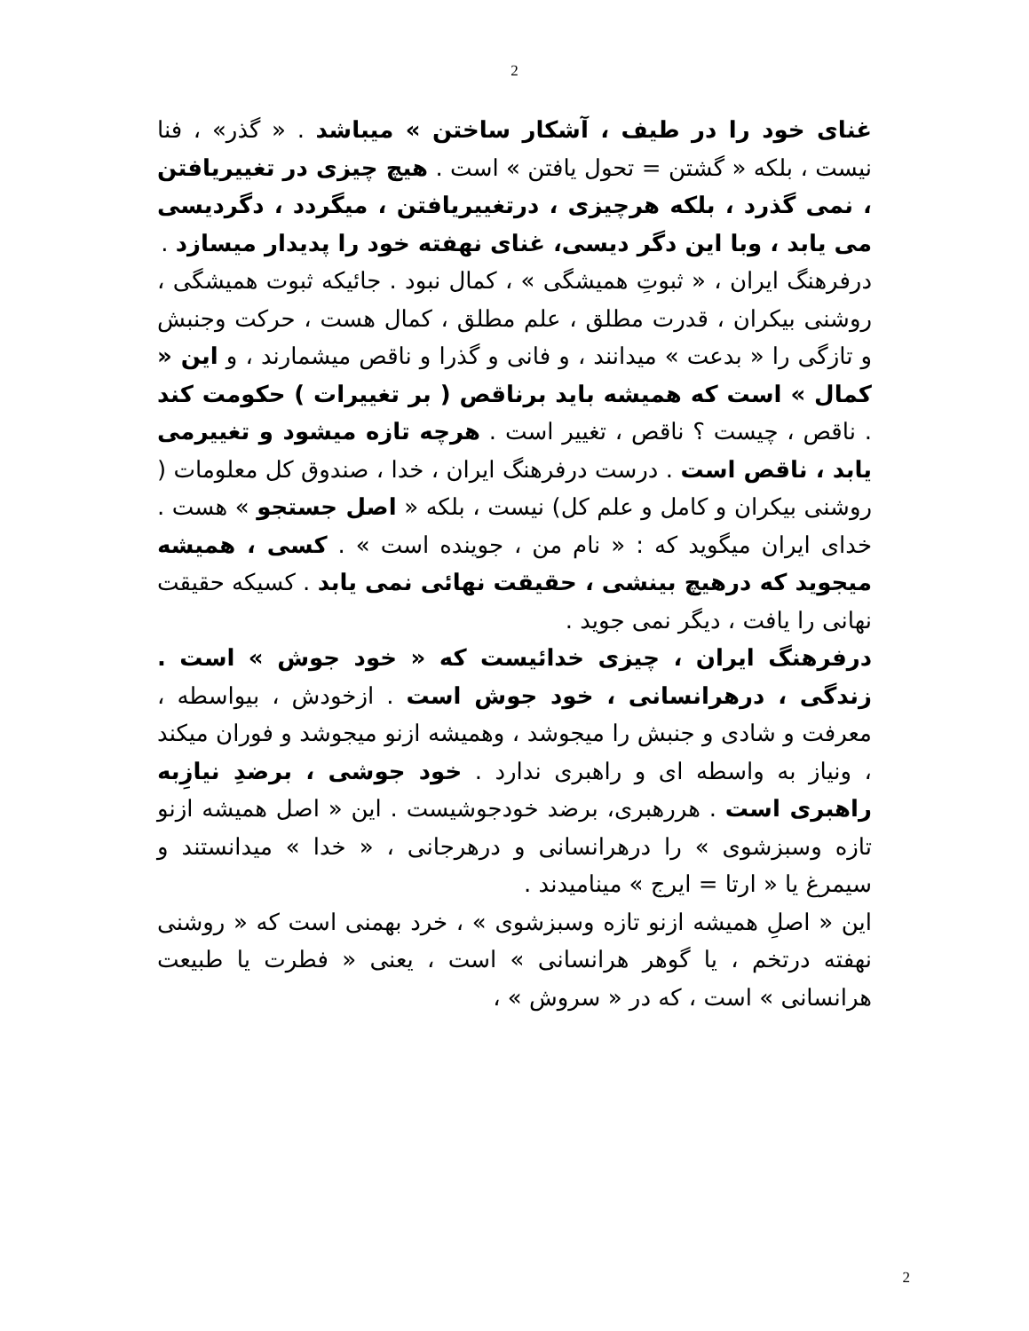2
غنای خود را در طیف ، آشکار ساختن » میباشد . « گذر» ، فنا نیست ، بلکه « گشتن = تحول یافتن » است . هیچ چیزی در تغییریافتن ، نمی گذرد ، بلکه هرچیزی ، درتغییریافتن ، میگردد ، دگردیسی می یابد ، وبا این دگر دیسی، غنای نهفته خود را پدیدار میسازد .
درفرهنگ ایران ، « ثبوتِ همیشگی » ، کمال نبود . جائیکه ثبوت همیشگی ، روشنی بیکران ، قدرت مطلق ، علم مطلق ، کمال هست ، حرکت وجنبش و تازگی را « بدعت » میدانند ، و فانی و گذرا و ناقص میشمارند ، و این « کمال » است که همیشه باید برناقص ( بر تغییرات ) حکومت کند . ناقص ، چیست ؟ ناقص ، تغییر است . هرچه تازه میشود و تغییرمی یابد ، ناقص است . درست درفرهنگ ایران ، خدا ، صندوق کل معلومات ( روشنی بیکران و کامل و علم کل) نیست ، بلکه « اصل جستجو » هست . خدای ایران میگوید که : « نام من ، جوینده است » . کسی ، همیشه میجوید که درهیچ بینشی ، حقیقت نهائی نمی یابد . کسیکه حقیقت نهانی را یافت ، دیگر نمی جوید .
درفرهنگ ایران ، چیزی خدائیست که « خود جوش » است . زندگی ، درهرانسانی ، خود جوش است . ازخودش ، بیواسطه ، معرفت و شادی و جنبش را میجوشد ، وهمیشه ازنو میجوشد و فوران میکند ، ونیاز به واسطه ای و راهبری ندارد . خود جوشی ، برضدِ نیازِبه راهبری است . هررهبری، برضد خودجوشیست . این « اصل همیشه ازنو تازه وسبزشوی » را درهرانسانی و درهرجانی ، « خدا » میدانستند و سیمرغ یا « ارتا = ایرج » مینامیدند .
این « اصلِ همیشه ازنو تازه وسبزشوی » ، خرد بهمنی است که « روشنی نهفته درتخم ، یا گوهر هرانسانی » است ، یعنی « فطرت یا طبیعت هرانسانی » است ، که در « سروش » ،
2